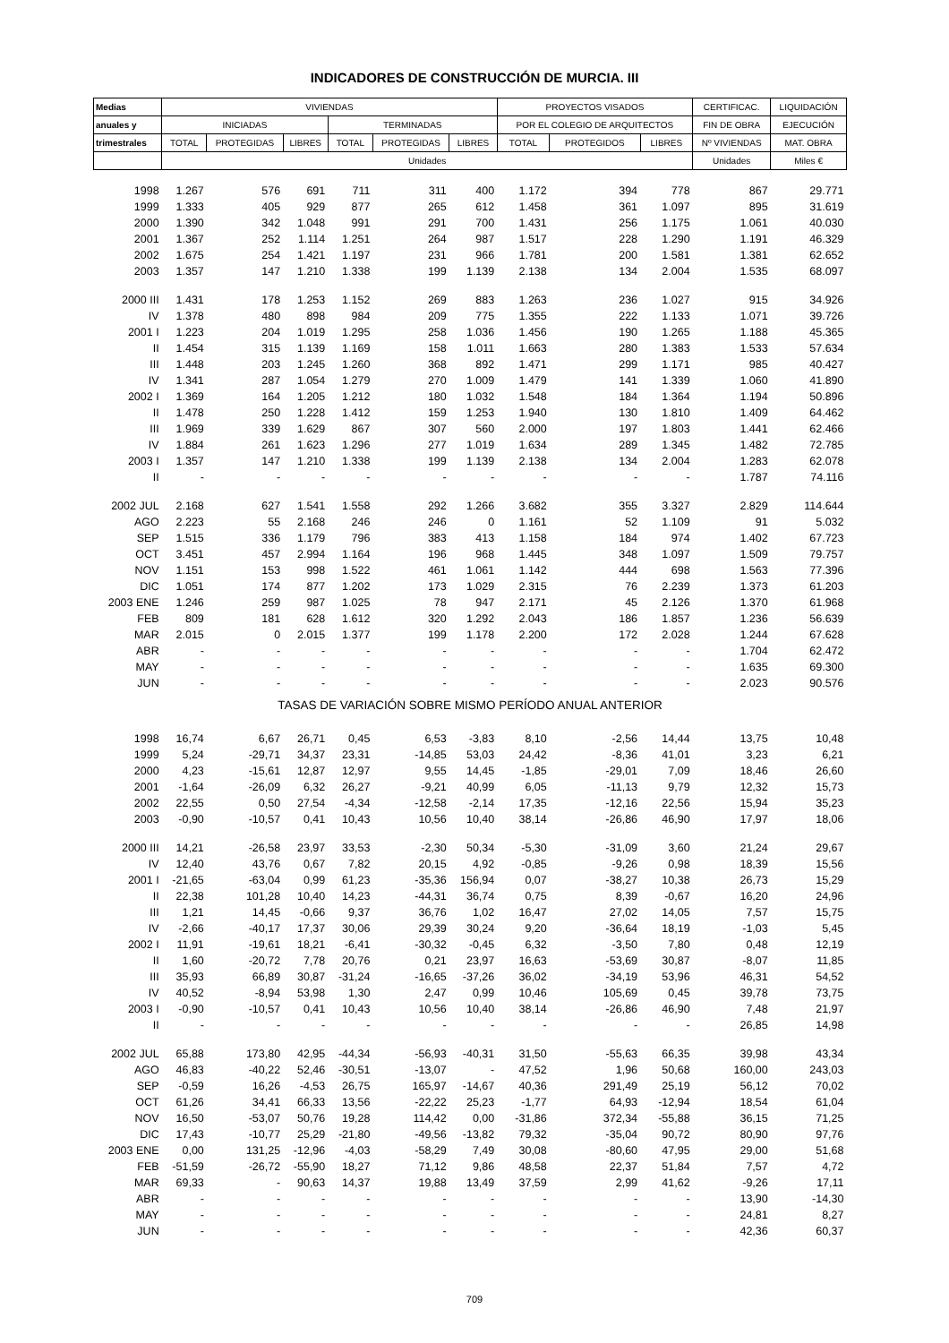INDICADORES DE CONSTRUCCIÓN DE MURCIA. III
| Medias | VIVIENDAS | | | | | | PROYECTOS VISADOS | | | CERTIFICAC. | LIQUIDACIÓN |
| --- | --- | --- | --- | --- | --- | --- | --- | --- | --- | --- | --- |
| anuales y | INICIADAS | | | TERMINADAS | | | POR EL COLEGIO DE ARQUITECTOS | | | FIN DE OBRA | EJECUCIÓN |
| trimestrales | TOTAL | PROTEGIDAS | LIBRES | TOTAL | PROTEGIDAS | LIBRES | TOTAL | PROTEGIDOS | LIBRES | Nº VIVIENDAS | MAT. OBRA |
| | Unidades | | | | | | | | | Unidades | Miles € |
| 1998 | 1.267 | 576 | 691 | 711 | 311 | 400 | 1.172 | 394 | 778 | 867 | 29.771 |
| 1999 | 1.333 | 405 | 929 | 877 | 265 | 612 | 1.458 | 361 | 1.097 | 895 | 31.619 |
| 2000 | 1.390 | 342 | 1.048 | 991 | 291 | 700 | 1.431 | 256 | 1.175 | 1.061 | 40.030 |
| 2001 | 1.367 | 252 | 1.114 | 1.251 | 264 | 987 | 1.517 | 228 | 1.290 | 1.191 | 46.329 |
| 2002 | 1.675 | 254 | 1.421 | 1.197 | 231 | 966 | 1.781 | 200 | 1.581 | 1.381 | 62.652 |
| 2003 | 1.357 | 147 | 1.210 | 1.338 | 199 | 1.139 | 2.138 | 134 | 2.004 | 1.535 | 68.097 |
| 2000 III | 1.431 | 178 | 1.253 | 1.152 | 269 | 883 | 1.263 | 236 | 1.027 | 915 | 34.926 |
| IV | 1.378 | 480 | 898 | 984 | 209 | 775 | 1.355 | 222 | 1.133 | 1.071 | 39.726 |
| 2001 I | 1.223 | 204 | 1.019 | 1.295 | 258 | 1.036 | 1.456 | 190 | 1.265 | 1.188 | 45.365 |
| II | 1.454 | 315 | 1.139 | 1.169 | 158 | 1.011 | 1.663 | 280 | 1.383 | 1.533 | 57.634 |
| III | 1.448 | 203 | 1.245 | 1.260 | 368 | 892 | 1.471 | 299 | 1.171 | 985 | 40.427 |
| IV | 1.341 | 287 | 1.054 | 1.279 | 270 | 1.009 | 1.479 | 141 | 1.339 | 1.060 | 41.890 |
| 2002 I | 1.369 | 164 | 1.205 | 1.212 | 180 | 1.032 | 1.548 | 184 | 1.364 | 1.194 | 50.896 |
| II | 1.478 | 250 | 1.228 | 1.412 | 159 | 1.253 | 1.940 | 130 | 1.810 | 1.409 | 64.462 |
| III | 1.969 | 339 | 1.629 | 867 | 307 | 560 | 2.000 | 197 | 1.803 | 1.441 | 62.466 |
| IV | 1.884 | 261 | 1.623 | 1.296 | 277 | 1.019 | 1.634 | 289 | 1.345 | 1.482 | 72.785 |
| 2003 I | 1.357 | 147 | 1.210 | 1.338 | 199 | 1.139 | 2.138 | 134 | 2.004 | 1.283 | 62.078 |
| II | - | - | - | - | - | - | - | - | - | 1.787 | 74.116 |
| 2002 JUL | 2.168 | 627 | 1.541 | 1.558 | 292 | 1.266 | 3.682 | 355 | 3.327 | 2.829 | 114.644 |
| AGO | 2.223 | 55 | 2.168 | 246 | 246 | 0 | 1.161 | 52 | 1.109 | 91 | 5.032 |
| SEP | 1.515 | 336 | 1.179 | 796 | 383 | 413 | 1.158 | 184 | 974 | 1.402 | 67.723 |
| OCT | 3.451 | 457 | 2.994 | 1.164 | 196 | 968 | 1.445 | 348 | 1.097 | 1.509 | 79.757 |
| NOV | 1.151 | 153 | 998 | 1.522 | 461 | 1.061 | 1.142 | 444 | 698 | 1.563 | 77.396 |
| DIC | 1.051 | 174 | 877 | 1.202 | 173 | 1.029 | 2.315 | 76 | 2.239 | 1.373 | 61.203 |
| 2003 ENE | 1.246 | 259 | 987 | 1.025 | 78 | 947 | 2.171 | 45 | 2.126 | 1.370 | 61.968 |
| FEB | 809 | 181 | 628 | 1.612 | 320 | 1.292 | 2.043 | 186 | 1.857 | 1.236 | 56.639 |
| MAR | 2.015 | 0 | 2.015 | 1.377 | 199 | 1.178 | 2.200 | 172 | 2.028 | 1.244 | 67.628 |
| ABR | - | - | - | - | - | - | - | - | - | 1.704 | 62.472 |
| MAY | - | - | - | - | - | - | - | - | - | 1.635 | 69.300 |
| JUN | - | - | - | - | - | - | - | - | - | 2.023 | 90.576 |
| TASAS DE VARIACIÓN SOBRE MISMO PERÍODO ANUAL ANTERIOR | | | | | | | | | | | |
| 1998 | 16,74 | 6,67 | 26,71 | 0,45 | 6,53 | -3,83 | 8,10 | -2,56 | 14,44 | 13,75 | 10,48 |
| 1999 | 5,24 | -29,71 | 34,37 | 23,31 | -14,85 | 53,03 | 24,42 | -8,36 | 41,01 | 3,23 | 6,21 |
| 2000 | 4,23 | -15,61 | 12,87 | 12,97 | 9,55 | 14,45 | -1,85 | -29,01 | 7,09 | 18,46 | 26,60 |
| 2001 | -1,64 | -26,09 | 6,32 | 26,27 | -9,21 | 40,99 | 6,05 | -11,13 | 9,79 | 12,32 | 15,73 |
| 2002 | 22,55 | 0,50 | 27,54 | -4,34 | -12,58 | -2,14 | 17,35 | -12,16 | 22,56 | 15,94 | 35,23 |
| 2003 | -0,90 | -10,57 | 0,41 | 10,43 | 10,56 | 10,40 | 38,14 | -26,86 | 46,90 | 17,97 | 18,06 |
| 2000 III | 14,21 | -26,58 | 23,97 | 33,53 | -2,30 | 50,34 | -5,30 | -31,09 | 3,60 | 21,24 | 29,67 |
| IV | 12,40 | 43,76 | 0,67 | 7,82 | 20,15 | 4,92 | -0,85 | -9,26 | 0,98 | 18,39 | 15,56 |
| 2001 I | -21,65 | -63,04 | 0,99 | 61,23 | -35,36 | 156,94 | 0,07 | -38,27 | 10,38 | 26,73 | 15,29 |
| II | 22,38 | 101,28 | 10,40 | 14,23 | -44,31 | 36,74 | 0,75 | 8,39 | -0,67 | 16,20 | 24,96 |
| III | 1,21 | 14,45 | -0,66 | 9,37 | 36,76 | 1,02 | 16,47 | 27,02 | 14,05 | 7,57 | 15,75 |
| IV | -2,66 | -40,17 | 17,37 | 30,06 | 29,39 | 30,24 | 9,20 | -36,64 | 18,19 | -1,03 | 5,45 |
| 2002 I | 11,91 | -19,61 | 18,21 | -6,41 | -30,32 | -0,45 | 6,32 | -3,50 | 7,80 | 0,48 | 12,19 |
| II | 1,60 | -20,72 | 7,78 | 20,76 | 0,21 | 23,97 | 16,63 | -53,69 | 30,87 | -8,07 | 11,85 |
| III | 35,93 | 66,89 | 30,87 | -31,24 | -16,65 | -37,26 | 36,02 | -34,19 | 53,96 | 46,31 | 54,52 |
| IV | 40,52 | -8,94 | 53,98 | 1,30 | 2,47 | 0,99 | 10,46 | 105,69 | 0,45 | 39,78 | 73,75 |
| 2003 I | -0,90 | -10,57 | 0,41 | 10,43 | 10,56 | 10,40 | 38,14 | -26,86 | 46,90 | 7,48 | 21,97 |
| II | - | - | - | - | - | - | - | - | - | 26,85 | 14,98 |
| 2002 JUL | 65,88 | 173,80 | 42,95 | -44,34 | -56,93 | -40,31 | 31,50 | -55,63 | 66,35 | 39,98 | 43,34 |
| AGO | 46,83 | -40,22 | 52,46 | -30,51 | -13,07 | - | 47,52 | 1,96 | 50,68 | 160,00 | 243,03 |
| SEP | -0,59 | 16,26 | -4,53 | 26,75 | 165,97 | -14,67 | 40,36 | 291,49 | 25,19 | 56,12 | 70,02 |
| OCT | 61,26 | 34,41 | 66,33 | 13,56 | -22,22 | 25,23 | -1,77 | 64,93 | -12,94 | 18,54 | 61,04 |
| NOV | 16,50 | -53,07 | 50,76 | 19,28 | 114,42 | 0,00 | -31,86 | 372,34 | -55,88 | 36,15 | 71,25 |
| DIC | 17,43 | -10,77 | 25,29 | -21,80 | -49,56 | -13,82 | 79,32 | -35,04 | 90,72 | 80,90 | 97,76 |
| 2003 ENE | 0,00 | 131,25 | -12,96 | -4,03 | -58,29 | 7,49 | 30,08 | -80,60 | 47,95 | 29,00 | 51,68 |
| FEB | -51,59 | -26,72 | -55,90 | 18,27 | 71,12 | 9,86 | 48,58 | 22,37 | 51,84 | 7,57 | 4,72 |
| MAR | 69,33 | - | 90,63 | 14,37 | 19,88 | 13,49 | 37,59 | 2,99 | 41,62 | -9,26 | 17,11 |
| ABR | - | - | - | - | - | - | - | - | - | 13,90 | -14,30 |
| MAY | - | - | - | - | - | - | - | - | - | 24,81 | 8,27 |
| JUN | - | - | - | - | - | - | - | - | - | 42,36 | 60,37 |
709